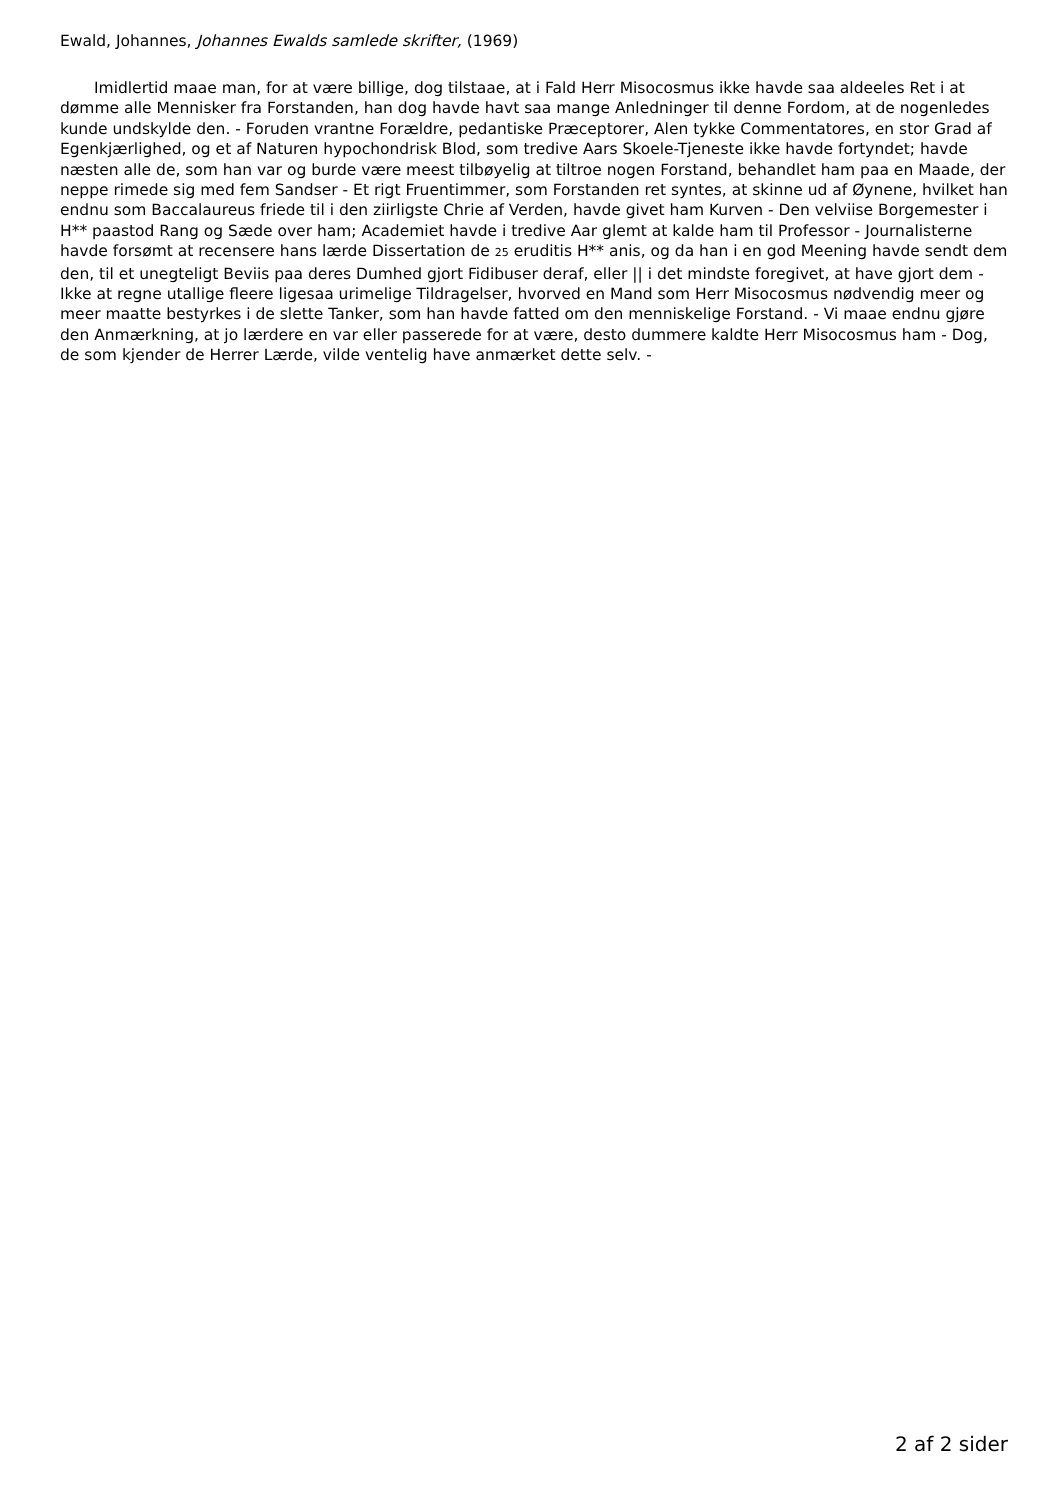Ewald, Johannes, Johannes Ewalds samlede skrifter, (1969)
Imidlertid maae man, for at være billige, dog tilstaae, at i Fald Herr Misocosmus ikke havde saa aldeeles Ret i at dømme alle Mennisker fra Forstanden, han dog havde havt saa mange Anledninger til denne Fordom, at de nogenledes kunde undskylde den. - Foruden vrantne Forældre, pedantiske Præceptorer, Alen tykke Commentatores, en stor Grad af Egenkjærlighed, og et af Naturen hypochondrisk Blod, som tredive Aars Skoele-Tjeneste ikke havde fortyndet; havde næsten alle de, som han var og burde være meest tilbøyelig at tiltroe nogen Forstand, behandlet ham paa en Maade, der neppe rimede sig med fem Sandser - Et rigt Fruentimmer, som Forstanden ret syntes, at skinne ud af Øynene, hvilket han endnu som Baccalaureus friede til i den ziirligste Chrie af Verden, havde givet ham Kurven - Den velviise Borgemester i H** paastod Rang og Sæde over ham; Academiet havde i tredive Aar glemt at kalde ham til Professor - Journalisterne havde forsømt at recensere hans lærde Dissertation de 25 eruditis H** anis, og da han i en god Meening havde sendt dem den, til et unegteligt Beviis paa deres Dumhed gjort Fidibuser deraf, eller || i det mindste foregivet, at have gjort dem - Ikke at regne utallige fleere ligesaa urimelige Tildragelser, hvorved en Mand som Herr Misocosmus nødvendig meer og meer maatte bestyrkes i de slette Tanker, som han havde fatted om den menniskelige Forstand. - Vi maae endnu gjøre den Anmærkning, at jo lærdere en var eller passerede for at være, desto dummere kaldte Herr Misocosmus ham - Dog, de som kjender de Herrer Lærde, vilde ventelig have anmærket dette selv. -
2 af 2 sider